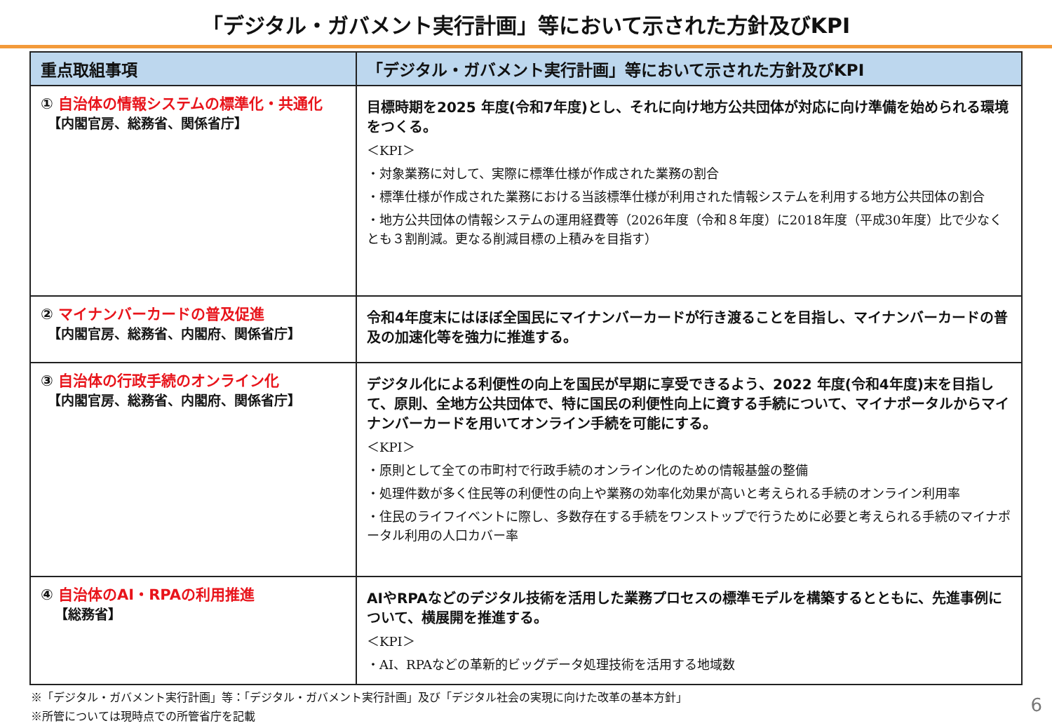「デジタル・ガバメント実行計画」等において示された方針及びKPI
| 重点取組事項 | 「デジタル・ガバメント実行計画」等において示された方針及びKPI |
| --- | --- |
| ① 自治体の情報システムの標準化・共通化 【内閣官房、総務省、関係省庁】 | 目標時期を2025 年度(令和7年度)とし、それに向け地方公共団体が対応に向け準備を始められる環境をつくる。 ＜KPI＞ ・対象業務に対して、実際に標準仕様が作成された業務の割合 ・標準仕様が作成された業務における当該標準仕様が利用された情報システムを利用する地方公共団体の割合 ・地方公共団体の情報システムの運用経費等（2026年度（令和８年度）に2018年度（平成30年度）比で少なくとも３割削減。更なる削減目標の上積みを目指す） |
| ② マイナンバーカードの普及促進 【内閣官房、総務省、内閣府、関係省庁】 | 令和4年度末にはほぼ全国民にマイナンバーカードが行き渡ることを目指し、マイナンバーカードの普及の加速化等を強力に推進する。 |
| ③ 自治体の行政手続のオンライン化 【内閣官房、総務省、内閣府、関係省庁】 | デジタル化による利便性の向上を国民が早期に享受できるよう、2022 年度(令和4年度)末を目指して、原則、全地方公共団体で、特に国民の利便性向上に資する手続について、マイナポータルからマイナンバーカードを用いてオンライン手続を可能にする。 ＜KPI＞ ・原則として全ての市町村で行政手続のオンライン化のための情報基盤の整備 ・処理件数が多く住民等の利便性の向上や業務の効率化効果が高いと考えられる手続のオンライン利用率 ・住民のライフイベントに際し、多数存在する手続をワンストップで行うために必要と考えられる手続のマイナポータル利用の人口カバー率 |
| ④ 自治体のAI・RPAの利用推進 【総務省】 | AIやRPAなどのデジタル技術を活用した業務プロセスの標準モデルを構築するとともに、先進事例について、横展開を推進する。 ＜KPI＞ ・AI、RPAなどの革新的ビッグデータ処理技術を活用する地域数 |
※「デジタル・ガバメント実行計画」等：「デジタル・ガバメント実行計画」及び「デジタル社会の実現に向けた改革の基本方針」
※所管については現時点での所管省庁を記載
6